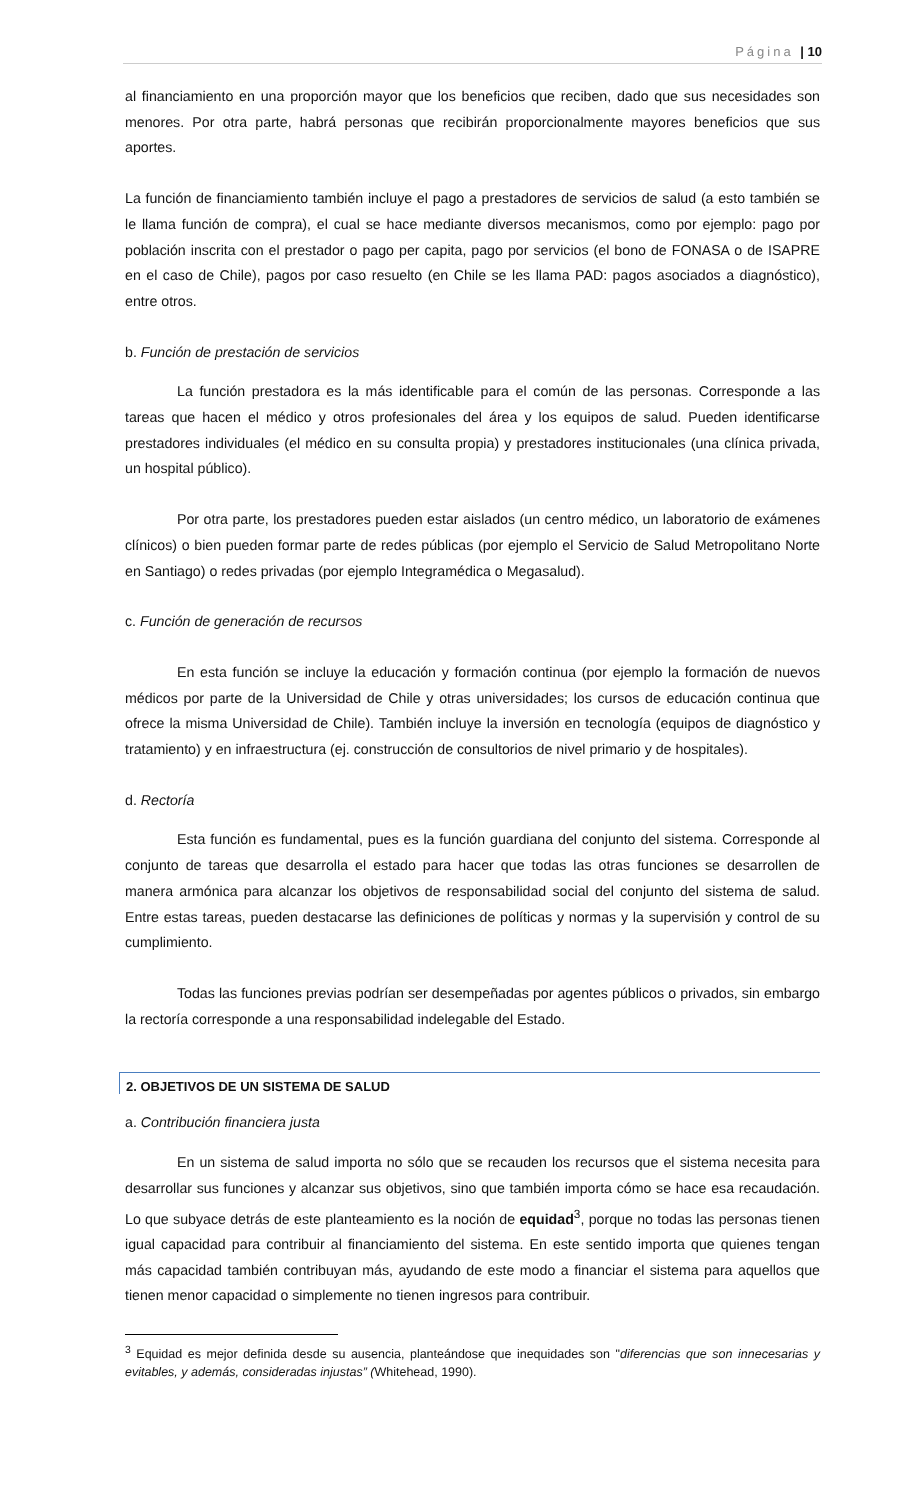Página | 10
al financiamiento en una proporción mayor que los beneficios que reciben, dado que sus necesidades son menores. Por otra parte, habrá personas que recibirán proporcionalmente mayores beneficios que sus aportes.
La función de financiamiento también incluye el pago a prestadores de servicios de salud (a esto también se le llama función de compra), el cual se hace mediante diversos mecanismos, como por ejemplo: pago por población inscrita con el prestador o pago per capita, pago por servicios (el bono de FONASA o de ISAPRE en el caso de Chile), pagos por caso resuelto (en Chile se les llama PAD: pagos asociados a diagnóstico), entre otros.
b. Función de prestación de servicios
La función prestadora es la más identificable para el común de las personas. Corresponde a las tareas que hacen el médico y otros profesionales del área y los equipos de salud. Pueden identificarse prestadores individuales (el médico en su consulta propia) y prestadores institucionales (una clínica privada, un hospital público).
Por otra parte, los prestadores pueden estar aislados (un centro médico, un laboratorio de exámenes clínicos) o bien pueden formar parte de redes públicas (por ejemplo el Servicio de Salud Metropolitano Norte en Santiago) o redes privadas (por ejemplo Integramédica o Megasalud).
c. Función de generación de recursos
En esta función se incluye la educación y formación continua (por ejemplo la formación de nuevos médicos por parte de la Universidad de Chile y otras universidades; los cursos de educación continua que ofrece la misma Universidad de Chile). También incluye la inversión en tecnología (equipos de diagnóstico y tratamiento) y en infraestructura (ej. construcción de consultorios de nivel primario y de hospitales).
d. Rectoría
Esta función es fundamental, pues es la función guardiana del conjunto del sistema. Corresponde al conjunto de tareas que desarrolla el estado para hacer que todas las otras funciones se desarrollen de manera armónica para alcanzar los objetivos de responsabilidad social del conjunto del sistema de salud. Entre estas tareas, pueden destacarse las definiciones de políticas y normas y la supervisión y control de su cumplimiento.
Todas las funciones previas podrían ser desempeñadas por agentes públicos o privados, sin embargo la rectoría corresponde a una responsabilidad indelegable del Estado.
2. OBJETIVOS DE UN SISTEMA DE SALUD
a. Contribución financiera justa
En un sistema de salud importa no sólo que se recauden los recursos que el sistema necesita para desarrollar sus funciones y alcanzar sus objetivos, sino que también importa cómo se hace esa recaudación. Lo que subyace detrás de este planteamiento es la noción de equidad<sup>3</sup>, porque no todas las personas tienen igual capacidad para contribuir al financiamiento del sistema. En este sentido importa que quienes tengan más capacidad también contribuyan más, ayudando de este modo a financiar el sistema para aquellos que tienen menor capacidad o simplemente no tienen ingresos para contribuir.
<sup>3</sup> Equidad es mejor definida desde su ausencia, planteándose que inequidades son "diferencias que son innecesarias y evitables, y además, consideradas injustas” (Whitehead, 1990).